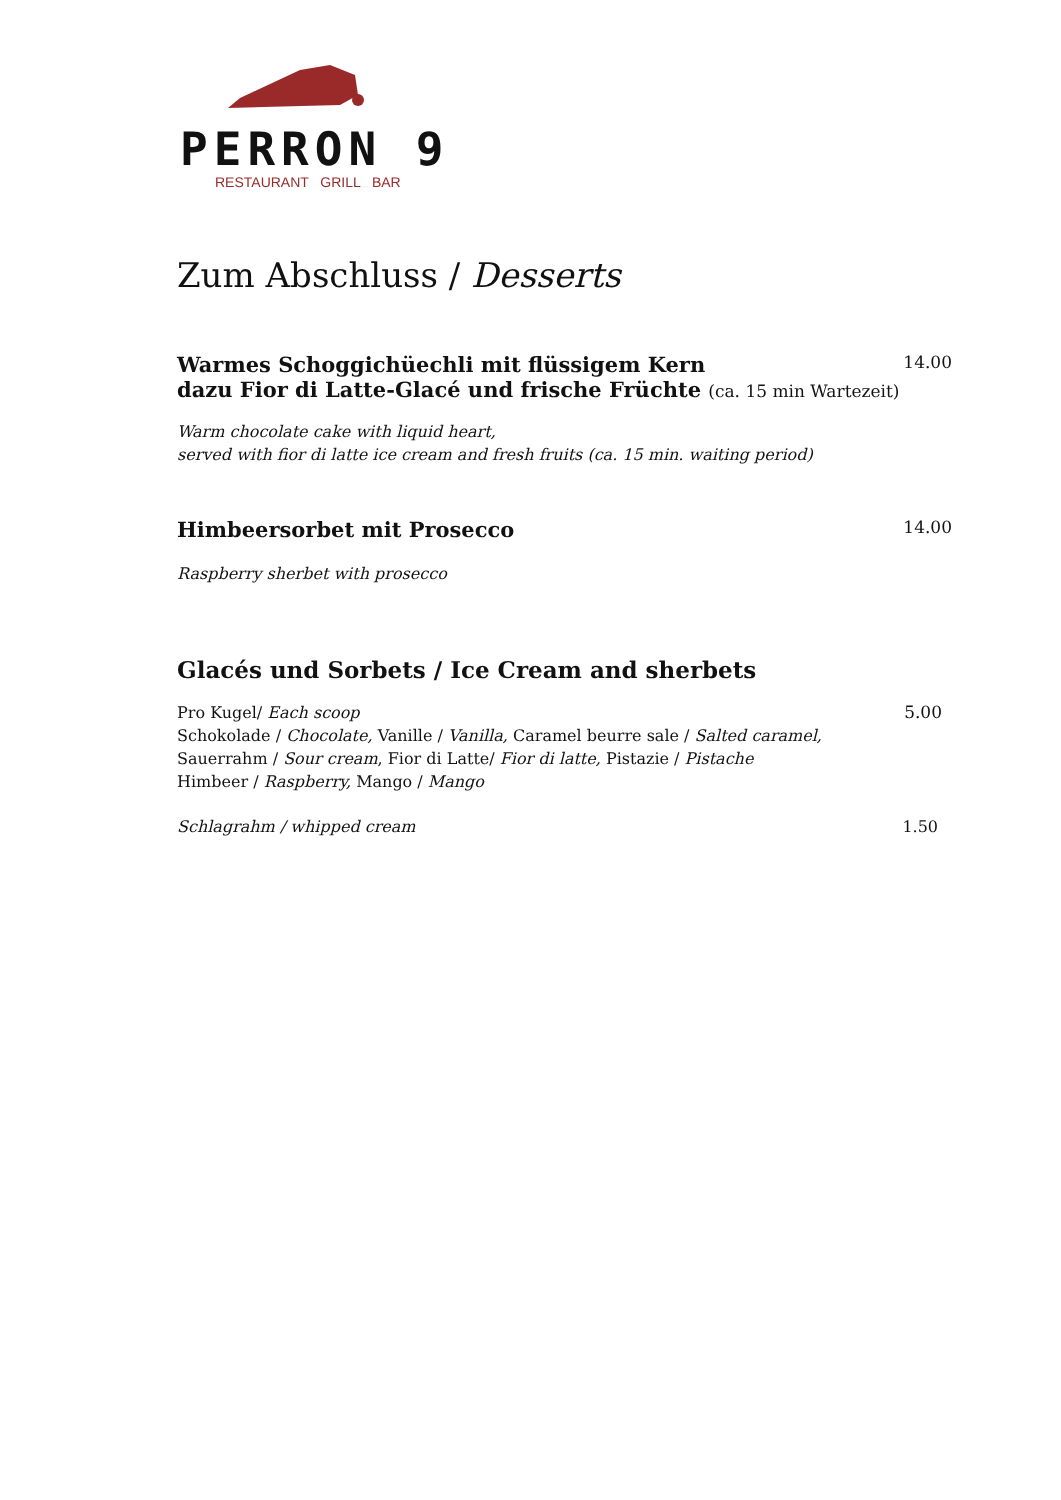PERRON 9
RESTAURANT GRILL BAR
Zum Abschluss / Desserts
Warmes Schoggichüechli mit flüssigem Kern
14.00
dazu Fior di Latte-Glacé und frische Früchte (ca. 15 min Wartezeit)
Warm chocolate cake with liquid heart,
served with fior di latte ice cream and fresh fruits (ca. 15 min. waiting period)
Himbeersorbet mit Prosecco
14.00
Raspberry sherbet with prosecco
Glacés und Sorbets / Ice Cream and sherbets
Pro Kugel/ Each scoop 5.00
Schokolade / Chocolate, Vanille / Vanilla, Caramel beurre sale / Salted caramel,
Sauerrahm / Sour cream, Fior di Latte/ Fior di latte, Pistazie / Pistache
Himbeer / Raspberry, Mango / Mango
Schlagrahm / whipped cream 1.50